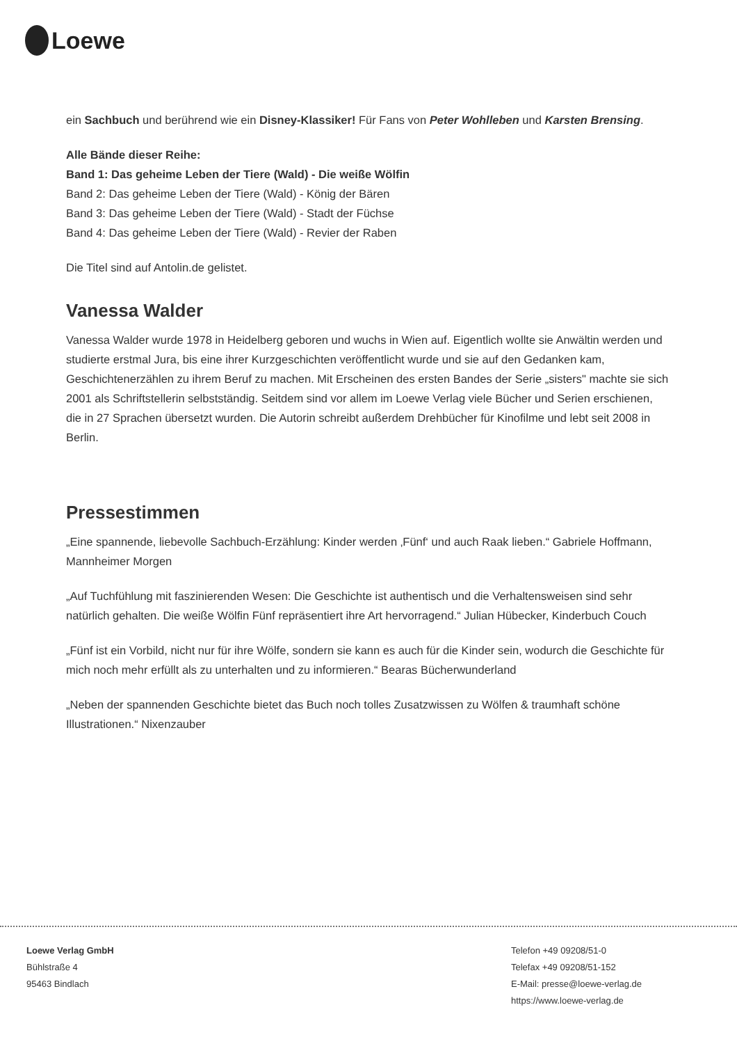Loewe
ein Sachbuch und berührend wie ein Disney-Klassiker! Für Fans von Peter Wohlleben und Karsten Brensing.
Alle Bände dieser Reihe:
Band 1: Das geheime Leben der Tiere (Wald) - Die weiße Wölfin
Band 2: Das geheime Leben der Tiere (Wald) - König der Bären
Band 3: Das geheime Leben der Tiere (Wald) - Stadt der Füchse
Band 4: Das geheime Leben der Tiere (Wald) - Revier der Raben
Die Titel sind auf Antolin.de gelistet.
Vanessa Walder
Vanessa Walder wurde 1978 in Heidelberg geboren und wuchs in Wien auf. Eigentlich wollte sie Anwältin werden und studierte erstmal Jura, bis eine ihrer Kurzgeschichten veröffentlicht wurde und sie auf den Gedanken kam, Geschichtenerzählen zu ihrem Beruf zu machen. Mit Erscheinen des ersten Bandes der Serie „sisters" machte sie sich 2001 als Schriftstellerin selbstständig. Seitdem sind vor allem im Loewe Verlag viele Bücher und Serien erschienen, die in 27 Sprachen übersetzt wurden. Die Autorin schreibt außerdem Drehbücher für Kinofilme und lebt seit 2008 in Berlin.
Pressestimmen
„Eine spannende, liebevolle Sachbuch-Erzählung: Kinder werden ‚Fünf‘ und auch Raak lieben.“ Gabriele Hoffmann, Mannheimer Morgen
„Auf Tuchfühlung mit faszinierenden Wesen: Die Geschichte ist authentisch und die Verhaltensweisen sind sehr natürlich gehalten. Die weiße Wölfin Fünf repräsentiert ihre Art hervorragend.“ Julian Hübecker, Kinderbuch Couch
„Fünf ist ein Vorbild, nicht nur für ihre Wölfe, sondern sie kann es auch für die Kinder sein, wodurch die Geschichte für mich noch mehr erfüllt als zu unterhalten und zu informieren.“ Bearas Bücherwunderland
„Neben der spannenden Geschichte bietet das Buch noch tolles Zusatzwissen zu Wölfen & traumhaft schöne Illustrationen.“ Nixenzauber
Loewe Verlag GmbH
Bühlstraße 4
95463 Bindlach
Telefon +49 09208/51-0
Telefax +49 09208/51-152
E-Mail: presse@loewe-verlag.de
https://www.loewe-verlag.de